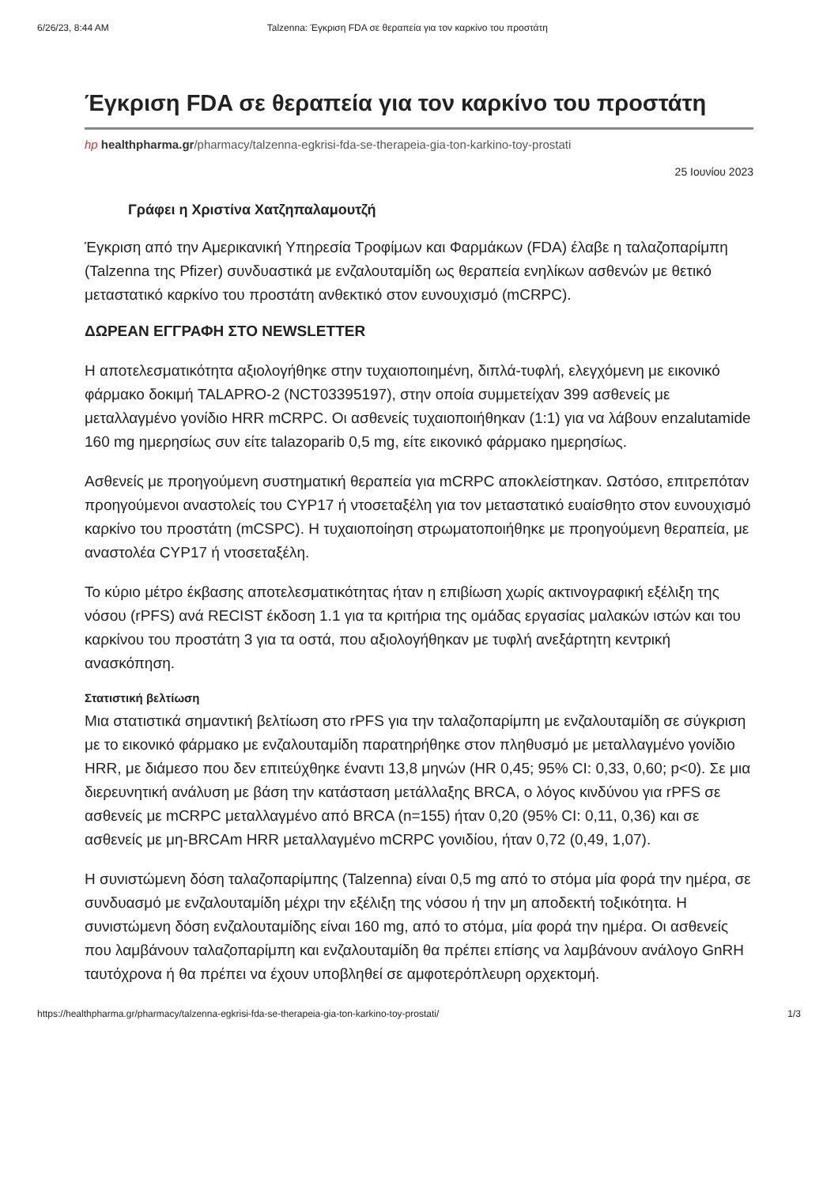6/26/23, 8:44 AM Talzenna: Έγκριση FDA σε θεραπεία για τον καρκίνο του προστάτη
Έγκριση FDA σε θεραπεία για τον καρκίνο του προστάτη
hp healthpharma.gr/pharmacy/talzenna-egkrisi-fda-se-therapeia-gia-ton-karkino-toy-prostati
25 Ιουνίου 2023
Γράφει η Χριστίνα Χατζηπαλαμουτζή
Έγκριση από την Αμερικανική Υπηρεσία Τροφίμων και Φαρμάκων (FDA) έλαβε η ταλαζοπαρίμπη (Talzenna της Pfizer) συνδυαστικά με ενζαλουταμίδη ως θεραπεία ενηλίκων ασθενών με θετικό μεταστατικό καρκίνο του προστάτη ανθεκτικό στον ευνουχισμό (mCRPC).
ΔΩΡΕΑΝ ΕΓΓΡΑΦΗ ΣΤΟ NEWSLETTER
Η αποτελεσματικότητα αξιολογήθηκε στην τυχαιοποιημένη, διπλά-τυφλή, ελεγχόμενη με εικονικό φάρμακο δοκιμή TALAPRO-2 (NCT03395197), στην οποία συμμετείχαν 399 ασθενείς με μεταλλαγμένο γονίδιο HRR mCRPC. Οι ασθενείς τυχαιοποιήθηκαν (1:1) για να λάβουν enzalutamide 160 mg ημερησίως συν είτε talazoparib 0,5 mg, είτε εικονικό φάρμακο ημερησίως.
Ασθενείς με προηγούμενη συστηματική θεραπεία για mCRPC αποκλείστηκαν. Ωστόσο, επιτρεπόταν προηγούμενοι αναστολείς του CYP17 ή ντοσεταξέλη για τον μεταστατικό ευαίσθητο στον ευνουχισμό καρκίνο του προστάτη (mCSPC). Η τυχαιοποίηση στρωματοποιήθηκε με προηγούμενη θεραπεία, με αναστολέα CYP17 ή ντοσεταξέλη.
Το κύριο μέτρο έκβασης αποτελεσματικότητας ήταν η επιβίωση χωρίς ακτινογραφική εξέλιξη της νόσου (rPFS) ανά RECIST έκδοση 1.1 για τα κριτήρια της ομάδας εργασίας μαλακών ιστών και του καρκίνου του προστάτη 3 για τα οστά, που αξιολογήθηκαν με τυφλή ανεξάρτητη κεντρική ανασκόπηση.
Στατιστική βελτίωση
Μια στατιστικά σημαντική βελτίωση στο rPFS για την ταλαζοπαρίμπη με ενζαλουταμίδη σε σύγκριση με το εικονικό φάρμακο με ενζαλουταμίδη παρατηρήθηκε στον πληθυσμό με μεταλλαγμένο γονίδιο HRR, με διάμεσο που δεν επιτεύχθηκε έναντι 13,8 μηνών (HR 0,45; 95% CI: 0,33, 0,60; p<0). Σε μια διερευνητική ανάλυση με βάση την κατάσταση μετάλλαξης BRCA, ο λόγος κινδύνου για rPFS σε ασθενείς με mCRPC μεταλλαγμένο από BRCA (n=155) ήταν 0,20 (95% CI: 0,11, 0,36) και σε ασθενείς με μη-BRCAm HRR μεταλλαγμένο mCRPC γονιδίου, ήταν 0,72 (0,49, 1,07).
Η συνιστώμενη δόση ταλαζοπαρίμπης (Talzenna) είναι 0,5 mg από το στόμα μία φορά την ημέρα, σε συνδυασμό με ενζαλουταμίδη μέχρι την εξέλιξη της νόσου ή την μη αποδεκτή τοξικότητα. Η συνιστώμενη δόση ενζαλουταμίδης είναι 160 mg, από το στόμα, μία φορά την ημέρα. Οι ασθενείς που λαμβάνουν ταλαζοπαρίμπη και ενζαλουταμίδη θα πρέπει επίσης να λαμβάνουν ανάλογο GnRH ταυτόχρονα ή θα πρέπει να έχουν υποβληθεί σε αμφοτερόπλευρη ορχεκτομή.
https://healthpharma.gr/pharmacy/talzenna-egkrisi-fda-se-therapeia-gia-ton-karkino-toy-prostati/ 1/3